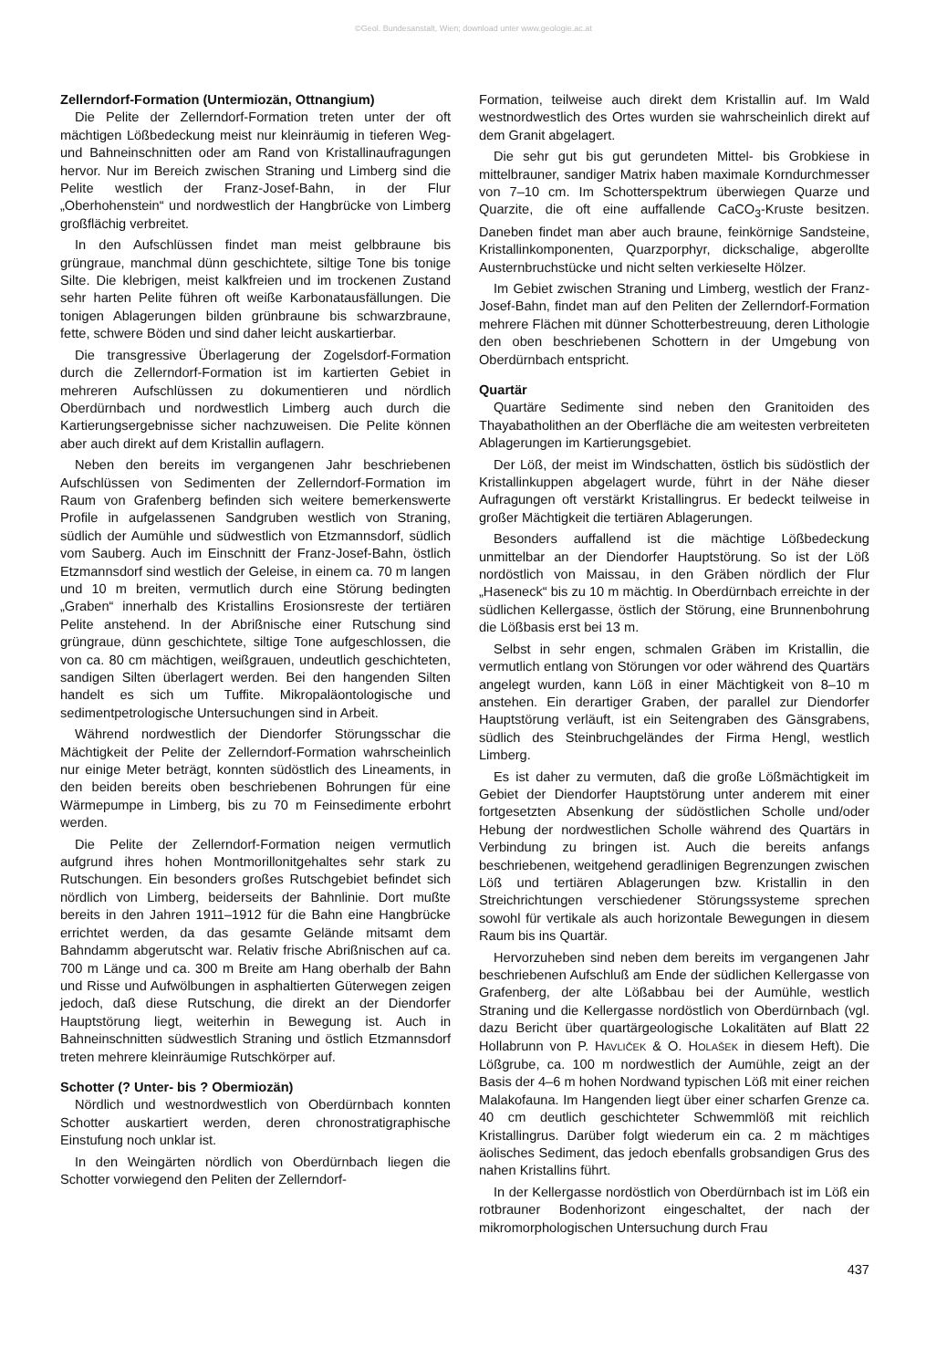©Geol. Bundesanstalt, Wien; download unter www.geologie.ac.at
Zellerndorf-Formation (Untermiozän, Ottnangium)
Die Pelite der Zellerndorf-Formation treten unter der oft mächtigen Lößbedeckung meist nur kleinräumig in tieferen Weg- und Bahneinschnitten oder am Rand von Kristallinaufragungen hervor. Nur im Bereich zwischen Straning und Limberg sind die Pelite westlich der Franz-Josef-Bahn, in der Flur „Oberhohenstein“ und nordwestlich der Hangbrücke von Limberg großflächig verbreitet.
In den Aufschlüssen findet man meist gelbbraune bis grüngraue, manchmal dünn geschichtete, siltige Tone bis tonige Silte. Die klebrigen, meist kalkfreien und im trockenen Zustand sehr harten Pelite führen oft weiße Karbonatausfällungen. Die tonigen Ablagerungen bilden grünbraune bis schwarzbraune, fette, schwere Böden und sind daher leicht auskartierbar.
Die transgressive Überlagerung der Zogelsdorf-Formation durch die Zellerndorf-Formation ist im kartierten Gebiet in mehreren Aufschlüssen zu dokumentieren und nördlich Oberdürnbach und nordwestlich Limberg auch durch die Kartierungsergebnisse sicher nachzuweisen. Die Pelite können aber auch direkt auf dem Kristallin auflagern.
Neben den bereits im vergangenen Jahr beschriebenen Aufschlüssen von Sedimenten der Zellerndorf-Formation im Raum von Grafenberg befinden sich weitere bemerkenswerte Profile in aufgelassenen Sandgruben westlich von Straning, südlich der Aumühle und südwestlich von Etzmannsdorf, südlich vom Sauberg. Auch im Einschnitt der Franz-Josef-Bahn, östlich Etzmannsdorf sind westlich der Geleise, in einem ca. 70 m langen und 10 m breiten, vermutlich durch eine Störung bedingten „Graben“ innerhalb des Kristallins Erosionsreste der tertiären Pelite anstehend. In der Abrißnische einer Rutschung sind grüngraue, dünn geschichtete, siltige Tone aufgeschlossen, die von ca. 80 cm mächtigen, weißgrauen, undeutlich geschichteten, sandigen Silten überlagert werden. Bei den hangenden Silten handelt es sich um Tuffite. Mikropaläontologische und sedimentpetrologische Untersuchungen sind in Arbeit.
Während nordwestlich der Diendorfer Störungsschar die Mächtigkeit der Pelite der Zellerndorf-Formation wahrscheinlich nur einige Meter beträgt, konnten südöstlich des Lineaments, in den beiden bereits oben beschriebenen Bohrungen für eine Wärmepumpe in Limberg, bis zu 70 m Feinsedimente erbohrt werden.
Die Pelite der Zellerndorf-Formation neigen vermutlich aufgrund ihres hohen Montmorillonitgehaltes sehr stark zu Rutschungen. Ein besonders großes Rutschgebiet befindet sich nördlich von Limberg, beiderseits der Bahnlinie. Dort mußte bereits in den Jahren 1911–1912 für die Bahn eine Hangbrücke errichtet werden, da das gesamte Gelände mitsamt dem Bahndamm abgerutscht war. Relativ frische Abrißnischen auf ca. 700 m Länge und ca. 300 m Breite am Hang oberhalb der Bahn und Risse und Aufwölbungen in asphaltierten Güterwegen zeigen jedoch, daß diese Rutschung, die direkt an der Diendorfer Hauptstörung liegt, weiterhin in Bewegung ist. Auch in Bahneinschnitten südwestlich Straning und östlich Etzmannsdorf treten mehrere kleinräumige Rutschkörper auf.
Schotter (? Unter- bis ? Obermiozän)
Nördlich und westnordwestlich von Oberdürnbach konnten Schotter auskartiert werden, deren chronostratigraphische Einstufung noch unklar ist.
In den Weingärten nördlich von Oberdürnbach liegen die Schotter vorwiegend den Peliten der Zellerndorf-
Formation, teilweise auch direkt dem Kristallin auf. Im Wald westnordwestlich des Ortes wurden sie wahrscheinlich direkt auf dem Granit abgelagert.
Die sehr gut bis gut gerundeten Mittel- bis Grobkiese in mittelbrauner, sandiger Matrix haben maximale Korndurchmesser von 7–10 cm. Im Schotterspektrum überwiegen Quarze und Quarzite, die oft eine auffallende CaCO<sub>3</sub>-Kruste besitzen. Daneben findet man aber auch braune, feinkörnige Sandsteine, Kristallinkomponenten, Quarzporphyr, dickschalige, abgerollte Austernbruchstücke und nicht selten verkieselte Hölzer.
Im Gebiet zwischen Straning und Limberg, westlich der Franz-Josef-Bahn, findet man auf den Peliten der Zellerndorf-Formation mehrere Flächen mit dünner Schotterbestreuung, deren Lithologie den oben beschriebenen Schottern in der Umgebung von Oberdürnbach entspricht.
Quartär
Quartäre Sedimente sind neben den Granitoiden des Thayabatholithen an der Oberfläche die am weitesten verbreiteten Ablagerungen im Kartierungsgebiet.
Der Löß, der meist im Windschatten, östlich bis südöstlich der Kristallinkuppen abgelagert wurde, führt in der Nähe dieser Aufragungen oft verstärkt Kristallingrus. Er bedeckt teilweise in großer Mächtigkeit die tertiären Ablagerungen.
Besonders auffallend ist die mächtige Lößbedeckung unmittelbar an der Diendorfer Hauptstörung. So ist der Löß nordöstlich von Maissau, in den Gräben nördlich der Flur „Haseneck“ bis zu 10 m mächtig. In Oberdürnbach erreichte in der südlichen Kellergasse, östlich der Störung, eine Brunnenbohrung die Lößbasis erst bei 13 m.
Selbst in sehr engen, schmalen Gräben im Kristallin, die vermutlich entlang von Störungen vor oder während des Quartärs angelegt wurden, kann Löß in einer Mächtigkeit von 8–10 m anstehen. Ein derartiger Graben, der parallel zur Diendorfer Hauptstörung verläuft, ist ein Seitengraben des Gänsgrabens, südlich des Steinbruchgeländes der Firma Hengl, westlich Limberg.
Es ist daher zu vermuten, daß die große Lößmächtigkeit im Gebiet der Diendorfer Hauptstörung unter anderem mit einer fortgesetzten Absenkung der südöstlichen Scholle und/oder Hebung der nordwestlichen Scholle während des Quartärs in Verbindung zu bringen ist. Auch die bereits anfangs beschriebenen, weitgehend geradlinigen Begrenzungen zwischen Löß und tertiären Ablagerungen bzw. Kristallin in den Streichrichtungen verschiedener Störungssysteme sprechen sowohl für vertikale als auch horizontale Bewegungen in diesem Raum bis ins Quartär.
Hervorzuheben sind neben dem bereits im vergangenen Jahr beschriebenen Aufschluß am Ende der südlichen Kellergasse von Grafenberg, der alte Lößabbau bei der Aumühle, westlich Straning und die Kellergasse nordöstlich von Oberdürnbach (vgl. dazu Bericht über quartärgeologische Lokalitäten auf Blatt 22 Hollabrunn von P. HAVLIČEK & O. HOLAŠEK in diesem Heft). Die Lößgrube, ca. 100 m nordwestlich der Aumühle, zeigt an der Basis der 4–6 m hohen Nordwand typischen Löß mit einer reichen Malakofauna. Im Hangenden liegt über einer scharfen Grenze ca. 40 cm deutlich geschichteter Schwemmlöß mit reichlich Kristallingrus. Darüber folgt wiederum ein ca. 2 m mächtiges äolisches Sediment, das jedoch ebenfalls grobsandigen Grus des nahen Kristallins führt.
In der Kellergasse nordöstlich von Oberdürnbach ist im Löß ein rotbrauner Bodenhorizont eingeschaltet, der nach der mikromorphologischen Untersuchung durch Frau
437